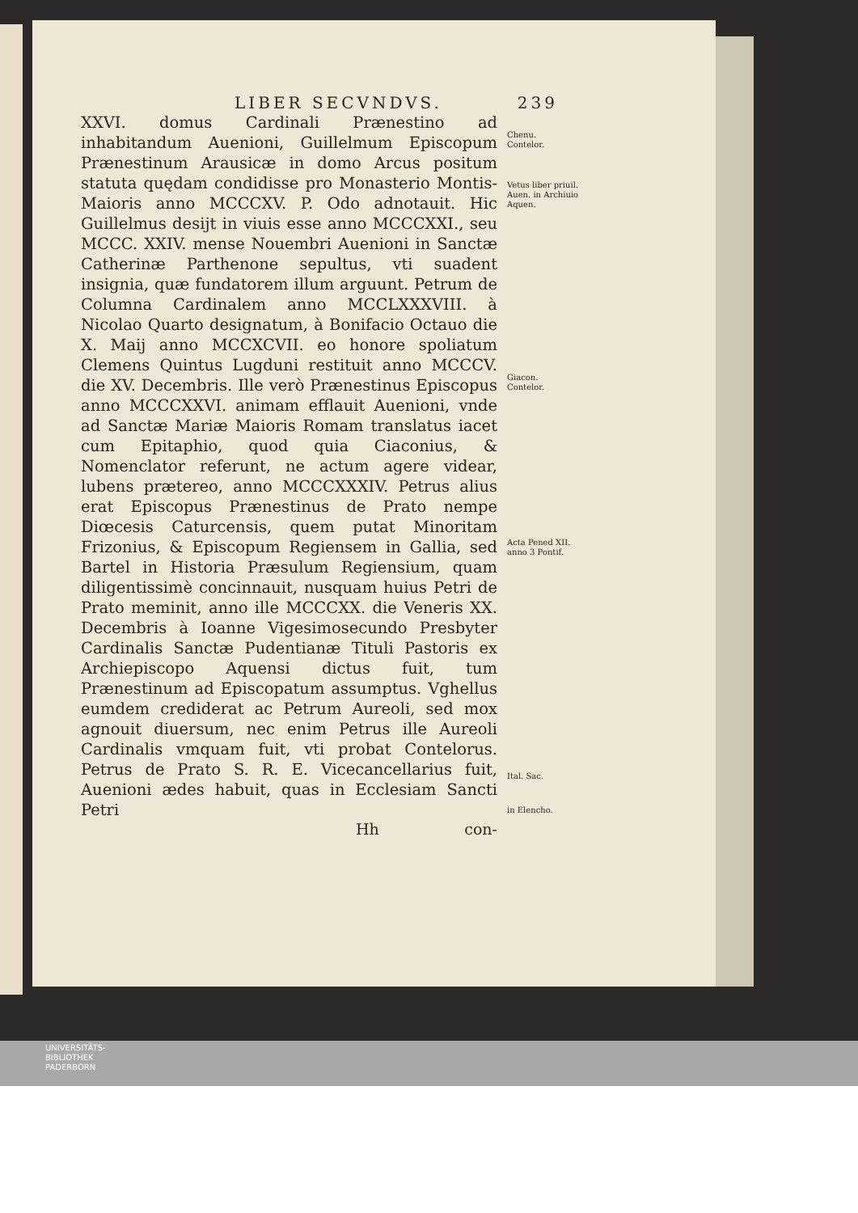LIBER SECVNDVS. 239
XXVI. domus Cardinali Prænestino ad inhabitandum Auenioni, Guillelmum Episcopum Prænestinum Arausicæ in domo Arcus positum statuta quędam condidisse pro Monasterio Montis-Maioris anno MCCCXV. P. Odo adnotauit. Hic Guillelmus desijt in viuis esse anno MCCCXXI., seu MCCC. XXIV. mense Nouembri Auenioni in Sanctæ Catherinæ Parthenone sepultus, vti suadent insignia, quæ fundatorem illum arguunt. Petrum de Columna Cardinalem anno MCCLXXXVIII. à Nicolao Quarto designatum, à Bonifacio Octauo die X. Maij anno MCCXCVII. eo honore spoliatum Clemens Quintus Lugduni restituit anno MCCCV. die XV. Decembris. Ille verò Prænestinus Episcopus anno MCCCXXVI. animam efflauit Auenioni, vnde ad Sanctæ Mariæ Maioris Romam translatus iacet cum Epitaphio, quod quia Ciaconius, & Nomenclator referunt, ne actum agere videar, lubens prætereo, anno MCCCXXXIV. Petrus alius erat Episcopus Prænestinus de Prato nempe Diœcesis Caturcensis, quem putat Minoritam Frizonius, & Episcopum Regiensem in Gallia, sed Bartel in Historia Præsulum Regiensium, quam diligentissimè concinnauit, nusquam huius Petri de Prato meminit, anno ille MCCCXX. die Veneris XX. Decembris à Ioanne Vigesimosecundo Presbyter Cardinalis Sanctæ Pudentianæ Tituli Pastoris ex Archiepiscopo Aquensi dictus fuit, tum Prænestinum ad Episcopatum assumptus. Vghellus eumdem crediderat ac Petrum Aureoli, sed mox agnouit diuersum, nec enim Petrus ille Aureoli Cardinalis vmquam fuit, vti probat Contelorus. Petrus de Prato S. R. E. Vicecancellarius fuit, Auenioni ædes habuit, quas in Ecclesiam Sancti Petri
Chenu.
Contelor.
Vetus liber priuil. Auen. in Archiuio Aquen.
Giacon.
Contelor.
Acta Pened XII. anno 3 Pontif.
Ital. Sac.
in Elencho.
Hh con-
UNIVERSITÄTS-
BIBLIOTHEK
PADERBORN